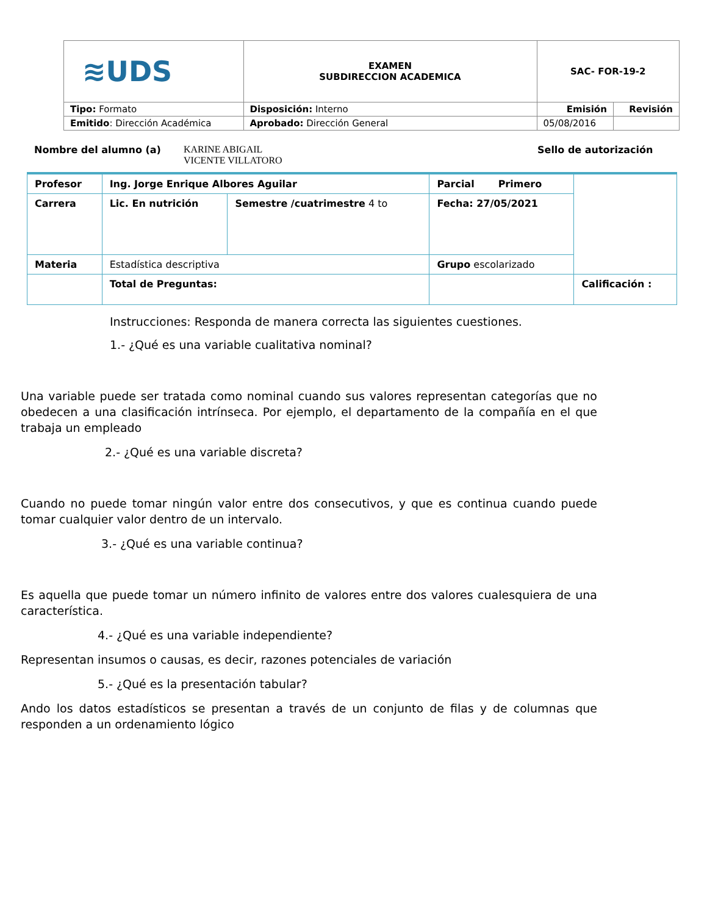| ≋UDS | EXAMEN SUBDIRECCION ACADEMICA | SAC- FOR-19-2 | |
| Tipo: Formato | Disposición: Interno | Emisión | Revisión |
| Emitido : Dirección Académica | Aprobado: Dirección General | 05/08/2016 | |
Nombre del alumno (a) KARINE ABIGAIL
VICENTE VILLATORO Sello de autorización
| Profesor | Ing. Jorge Enrique Albores Aguilar | | Parcial Primero | |
| Carrera | Lic. En nutrición | Semestre /cuatrimestre 4 to | Fecha: 27/05/2021 | |
| Materia | Estadística descriptiva | | Grupo escolarizado | |
| | Total de Preguntas: | | | Calificación : |
Instrucciones: Responda de manera correcta las siguientes cuestiones.
1.- ¿Qué es una variable cualitativa nominal?
Una variable puede ser tratada como nominal cuando sus valores representan categorías que no obedecen a una clasificación intrínseca. Por ejemplo, el departamento de la compañía en el que trabaja un empleado
2.- ¿Qué es una variable discreta?
Cuando no puede tomar ningún valor entre dos consecutivos, y que es continua cuando puede tomar cualquier valor dentro de un intervalo.
3.- ¿Qué es una variable continua?
Es aquella que puede tomar un número infinito de valores entre dos valores cualesquiera de una característica.
4.- ¿Qué es una variable independiente?
Representan insumos o causas, es decir, razones potenciales de variación
5.- ¿Qué es la presentación tabular?
Ando los datos estadísticos se presentan a través de un conjunto de filas y de columnas que responden a un ordenamiento lógico